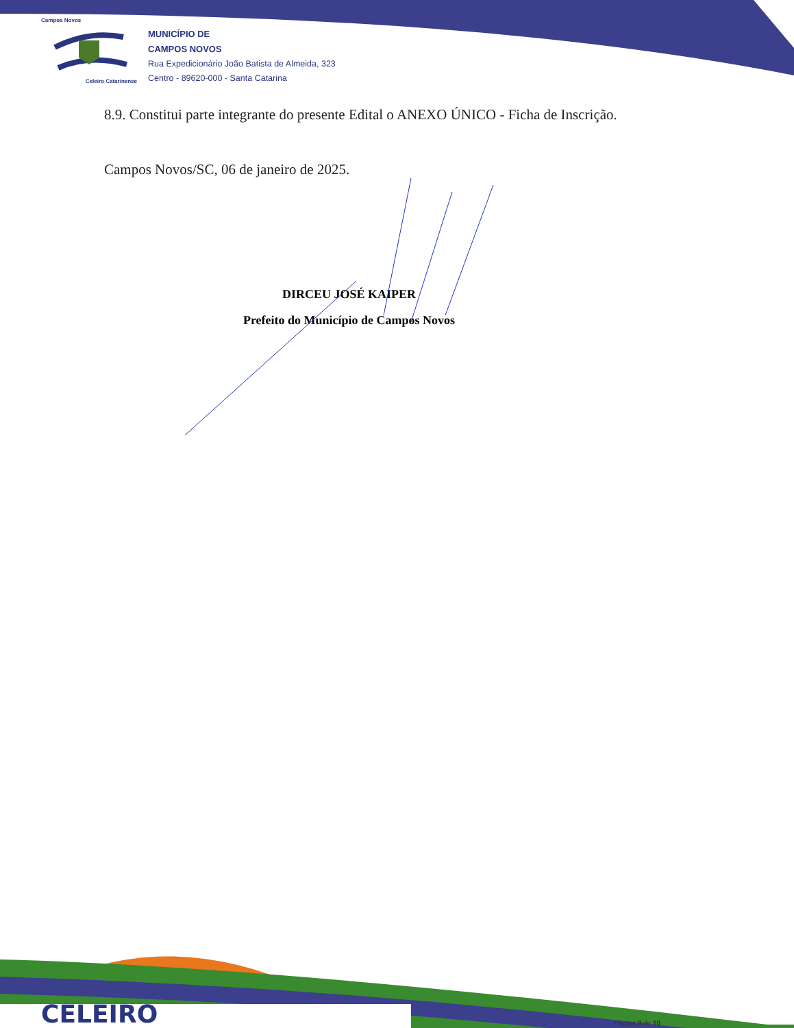Campos Novos
Celeiro Catarinense
MUNICÍPIO DE
CAMPOS NOVOS
Rua Expedicionário João Batista de Almeida, 323
Centro - 89620-000 - Santa Catarina
8.9. Constitui parte integrante do presente Edital o ANEXO ÚNICO - Ficha de Inscrição.
Campos Novos/SC, 06 de janeiro de 2025.
DIRCEU JOSÉ KAIPER
Prefeito do Município de Campos Novos
CELEIRO Página 9 de 10